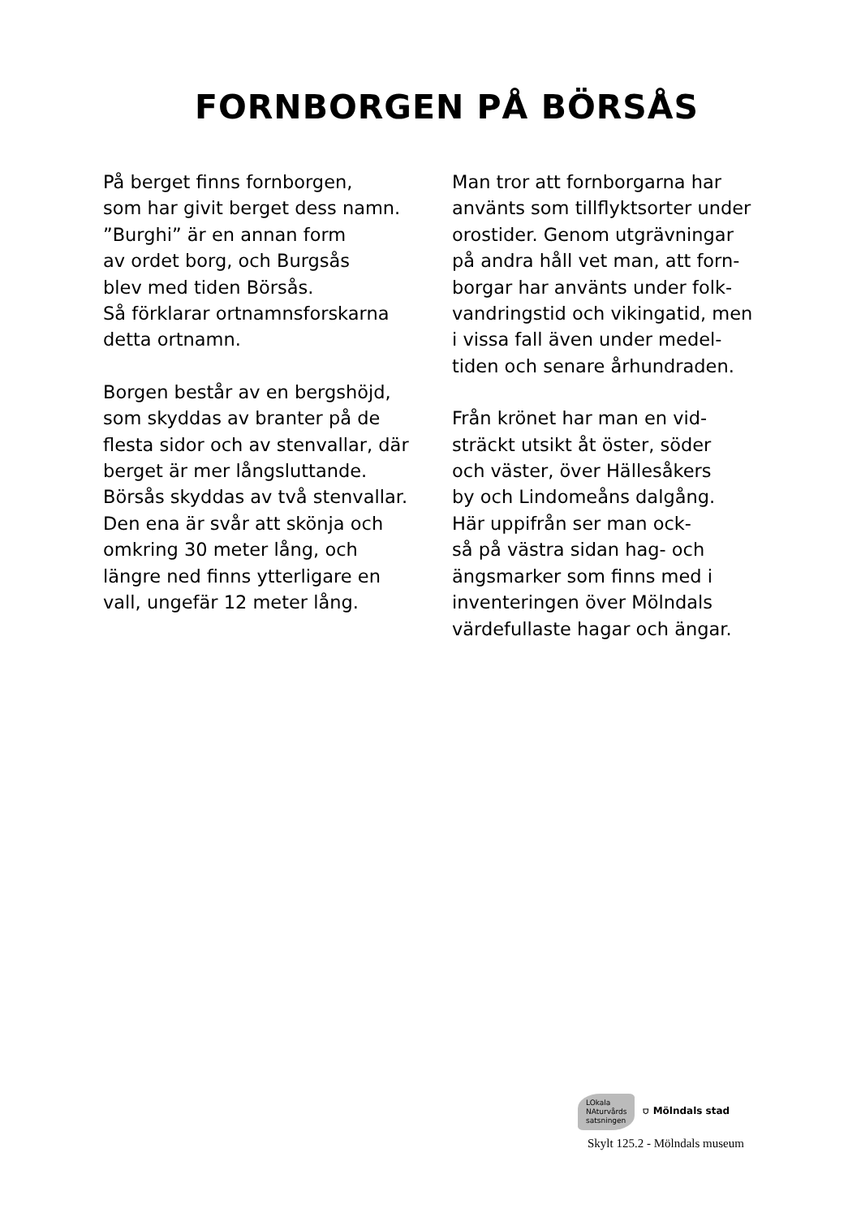FORNBORGEN PÅ BÖRSÅS
På berget finns fornborgen,
som har givit berget dess namn.
”Burghi” är en annan form
av ordet borg, och Burgsås
blev med tiden Börsås.
Så förklarar ortnamnsforskarna
detta ortnamn.
Borgen består av en bergshöjd,
som skyddas av branter på de
flesta sidor och av stenvallar, där
berget är mer långsluttande.
Börsås skyddas av två stenvallar.
Den ena är svår att skönja och
omkring 30 meter lång, och
längre ned finns ytterligare en
vall, ungefär 12 meter lång.
Man tror att fornborgarna har
använts som tillflyktsorter under
orostider. Genom utgrävningar
på andra håll vet man, att forn-
borgar har använts under folk-
vandringstid och vikingatid, men
i vissa fall även under medel-
tiden och senare århundraden.
Från krönet har man en vid-
sträckt utsikt åt öster, söder
och väster, över Hällesåkers
by och Lindomeåns dalgång.
Här uppifrån ser man ock-
så på västra sidan hag- och
ängsmarker som finns med i
inventeringen över Mölndals
värdefullaste hagar och ängar.
LOkala
NAturvårds
satsningen
⛉ Mölndals stad
Skylt 125.2 - Mölndals museum